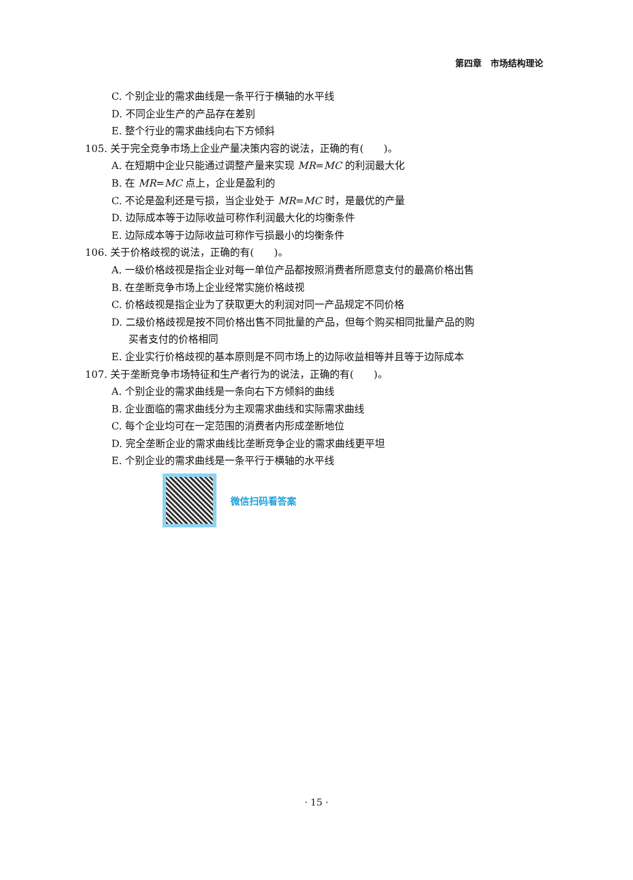第四章　市场结构理论
C. 个别企业的需求曲线是一条平行于横轴的水平线
D. 不同企业生产的产品存在差别
E. 整个行业的需求曲线向右下方倾斜
105. 关于完全竞争市场上企业产量决策内容的说法，正确的有(　　)。
A. 在短期中企业只能通过调整产量来实现 MR=MC 的利润最大化
B. 在 MR=MC 点上，企业是盈利的
C. 不论是盈利还是亏损，当企业处于 MR=MC 时，是最优的产量
D. 边际成本等于边际收益可称作利润最大化的均衡条件
E. 边际成本等于边际收益可称作亏损最小的均衡条件
106. 关于价格歧视的说法，正确的有(　　)。
A. 一级价格歧视是指企业对每一单位产品都按照消费者所愿意支付的最高价格出售
B. 在垄断竞争市场上企业经常实施价格歧视
C. 价格歧视是指企业为了获取更大的利润对同一产品规定不同价格
D. 二级价格歧视是按不同价格出售不同批量的产品，但每个购买相同批量产品的购
买者支付的价格相同
E. 企业实行价格歧视的基本原则是不同市场上的边际收益相等并且等于边际成本
107. 关于垄断竞争市场特征和生产者行为的说法，正确的有(　　)。
A. 个别企业的需求曲线是一条向右下方倾斜的曲线
B. 企业面临的需求曲线分为主观需求曲线和实际需求曲线
C. 每个企业均可在一定范围的消费者内形成垄断地位
D. 完全垄断企业的需求曲线比垄断竞争企业的需求曲线更平坦
E. 个别企业的需求曲线是一条平行于横轴的水平线
微信扫码看答案
· 15 ·